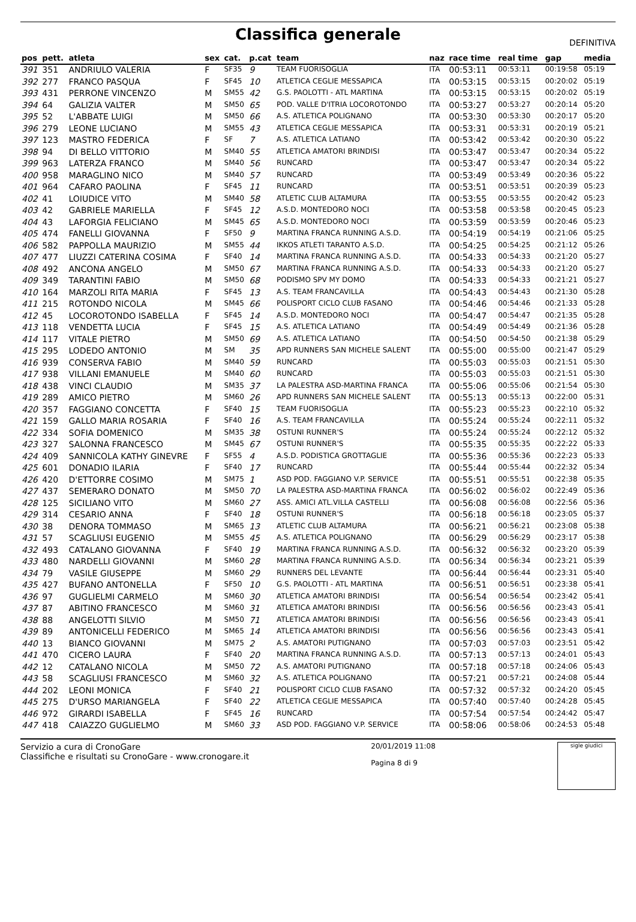Classifica generale
DEFINITIVA
| pos | pett. | atleta | sex | cat. | p.cat | team | naz | race time | real time | gap | media |
| --- | --- | --- | --- | --- | --- | --- | --- | --- | --- | --- | --- |
| 391 | 351 | ANDRIULO VALERIA | F | SF35 | 9 | TEAM FUORISOGLIA | ITA | 00:53:11 | 00:53:11 | 00:19:58 | 05:19 |
| 392 | 277 | FRANCO PASQUA | F | SF45 | 10 | ATLETICA CEGLIE MESSAPICA | ITA | 00:53:15 | 00:53:15 | 00:20:02 | 05:19 |
| 393 | 431 | PERRONE VINCENZO | M | SM55 | 42 | G.S. PAOLOTTI - ATL MARTINA | ITA | 00:53:15 | 00:53:15 | 00:20:02 | 05:19 |
| 394 | 64 | GALIZIA VALTER | M | SM50 | 65 | POD. VALLE D'ITRIA LOCOROTONDO | ITA | 00:53:27 | 00:53:27 | 00:20:14 | 05:20 |
| 395 | 52 | L'ABBATE LUIGI | M | SM50 | 66 | A.S. ATLETICA POLIGNANO | ITA | 00:53:30 | 00:53:30 | 00:20:17 | 05:20 |
| 396 | 279 | LEONE LUCIANO | M | SM55 | 43 | ATLETICA CEGLIE MESSAPICA | ITA | 00:53:31 | 00:53:31 | 00:20:19 | 05:21 |
| 397 | 123 | MASTRO FEDERICA | F | SF | 7 | A.S. ATLETICA LATIANO | ITA | 00:53:42 | 00:53:42 | 00:20:30 | 05:22 |
| 398 | 94 | DI BELLO VITTORIO | M | SM40 | 55 | ATLETICA AMATORI BRINDISI | ITA | 00:53:47 | 00:53:47 | 00:20:34 | 05:22 |
| 399 | 963 | LATERZA FRANCO | M | SM40 | 56 | RUNCARD | ITA | 00:53:47 | 00:53:47 | 00:20:34 | 05:22 |
| 400 | 958 | MARAGLINO NICO | M | SM40 | 57 | RUNCARD | ITA | 00:53:49 | 00:53:49 | 00:20:36 | 05:22 |
| 401 | 964 | CAFARO PAOLINA | F | SF45 | 11 | RUNCARD | ITA | 00:53:51 | 00:53:51 | 00:20:39 | 05:23 |
| 402 | 41 | LOIUDICE VITO | M | SM40 | 58 | ATLETIC CLUB ALTAMURA | ITA | 00:53:55 | 00:53:55 | 00:20:42 | 05:23 |
| 403 | 42 | GABRIELE MARIELLA | F | SF45 | 12 | A.S.D. MONTEDORO NOCI | ITA | 00:53:58 | 00:53:58 | 00:20:45 | 05:23 |
| 404 | 43 | LAFORGIA FELICIANO | M | SM45 | 65 | A.S.D. MONTEDORO NOCI | ITA | 00:53:59 | 00:53:59 | 00:20:46 | 05:23 |
| 405 | 474 | FANELLI GIOVANNA | F | SF50 | 9 | MARTINA FRANCA RUNNING A.S.D. | ITA | 00:54:19 | 00:54:19 | 00:21:06 | 05:25 |
| 406 | 582 | PAPPOLLA MAURIZIO | M | SM55 | 44 | IKKOS ATLETI TARANTO A.S.D. | ITA | 00:54:25 | 00:54:25 | 00:21:12 | 05:26 |
| 407 | 477 | LIUZZI CATERINA COSIMA | F | SF40 | 14 | MARTINA FRANCA RUNNING A.S.D. | ITA | 00:54:33 | 00:54:33 | 00:21:20 | 05:27 |
| 408 | 492 | ANCONA ANGELO | M | SM50 | 67 | MARTINA FRANCA RUNNING A.S.D. | ITA | 00:54:33 | 00:54:33 | 00:21:20 | 05:27 |
| 409 | 349 | TARANTINI FABIO | M | SM50 | 68 | PODISMO SPV MY DOMO | ITA | 00:54:33 | 00:54:33 | 00:21:21 | 05:27 |
| 410 | 164 | MARZOLI RITA MARIA | F | SF45 | 13 | A.S. TEAM FRANCAVILLA | ITA | 00:54:43 | 00:54:43 | 00:21:30 | 05:28 |
| 411 | 215 | ROTONDO NICOLA | M | SM45 | 66 | POLISPORT CICLO CLUB FASANO | ITA | 00:54:46 | 00:54:46 | 00:21:33 | 05:28 |
| 412 | 45 | LOCOROTONDO ISABELLA | F | SF45 | 14 | A.S.D. MONTEDORO NOCI | ITA | 00:54:47 | 00:54:47 | 00:21:35 | 05:28 |
| 413 | 118 | VENDETTA LUCIA | F | SF45 | 15 | A.S. ATLETICA LATIANO | ITA | 00:54:49 | 00:54:49 | 00:21:36 | 05:28 |
| 414 | 117 | VITALE PIETRO | M | SM50 | 69 | A.S. ATLETICA LATIANO | ITA | 00:54:50 | 00:54:50 | 00:21:38 | 05:29 |
| 415 | 295 | LODEDO ANTONIO | M | SM | 35 | APD RUNNERS SAN MICHELE SALENT | ITA | 00:55:00 | 00:55:00 | 00:21:47 | 05:29 |
| 416 | 939 | CONSERVA FABIO | M | SM40 | 59 | RUNCARD | ITA | 00:55:03 | 00:55:03 | 00:21:51 | 05:30 |
| 417 | 938 | VILLANI EMANUELE | M | SM40 | 60 | RUNCARD | ITA | 00:55:03 | 00:55:03 | 00:21:51 | 05:30 |
| 418 | 438 | VINCI CLAUDIO | M | SM35 | 37 | LA PALESTRA ASD-MARTINA FRANCA | ITA | 00:55:06 | 00:55:06 | 00:21:54 | 05:30 |
| 419 | 289 | AMICO PIETRO | M | SM60 | 26 | APD RUNNERS SAN MICHELE SALENT | ITA | 00:55:13 | 00:55:13 | 00:22:00 | 05:31 |
| 420 | 357 | FAGGIANO CONCETTA | F | SF40 | 15 | TEAM FUORISOGLIA | ITA | 00:55:23 | 00:55:23 | 00:22:10 | 05:32 |
| 421 | 159 | GALLO MARIA ROSARIA | F | SF40 | 16 | A.S. TEAM FRANCAVILLA | ITA | 00:55:24 | 00:55:24 | 00:22:11 | 05:32 |
| 422 | 334 | SOFIA DOMENICO | M | SM35 | 38 | OSTUNI RUNNER'S | ITA | 00:55:24 | 00:55:24 | 00:22:12 | 05:32 |
| 423 | 327 | SALONNA FRANCESCO | M | SM45 | 67 | OSTUNI RUNNER'S | ITA | 00:55:35 | 00:55:35 | 00:22:22 | 05:33 |
| 424 | 409 | SANNICOLA KATHY GINEVRE | F | SF55 | 4 | A.S.D. PODISTICA GROTTAGLIE | ITA | 00:55:36 | 00:55:36 | 00:22:23 | 05:33 |
| 425 | 601 | DONADIO ILARIA | F | SF40 | 17 | RUNCARD | ITA | 00:55:44 | 00:55:44 | 00:22:32 | 05:34 |
| 426 | 420 | D'ETTORRE COSIMO | M | SM75 | 1 | ASD POD. FAGGIANO V.P. SERVICE | ITA | 00:55:51 | 00:55:51 | 00:22:38 | 05:35 |
| 427 | 437 | SEMERARO DONATO | M | SM50 | 70 | LA PALESTRA ASD-MARTINA FRANCA | ITA | 00:56:02 | 00:56:02 | 00:22:49 | 05:36 |
| 428 | 125 | SICILIANO VITO | M | SM60 | 27 | ASS. AMICI ATL.VILLA CASTELLI | ITA | 00:56:08 | 00:56:08 | 00:22:56 | 05:36 |
| 429 | 314 | CESARIO ANNA | F | SF40 | 18 | OSTUNI RUNNER'S | ITA | 00:56:18 | 00:56:18 | 00:23:05 | 05:37 |
| 430 | 38 | DENORA TOMMASO | M | SM65 | 13 | ATLETIC CLUB ALTAMURA | ITA | 00:56:21 | 00:56:21 | 00:23:08 | 05:38 |
| 431 | 57 | SCAGLIUSI EUGENIO | M | SM55 | 45 | A.S. ATLETICA POLIGNANO | ITA | 00:56:29 | 00:56:29 | 00:23:17 | 05:38 |
| 432 | 493 | CATALANO GIOVANNA | F | SF40 | 19 | MARTINA FRANCA RUNNING A.S.D. | ITA | 00:56:32 | 00:56:32 | 00:23:20 | 05:39 |
| 433 | 480 | NARDELLI GIOVANNI | M | SM60 | 28 | MARTINA FRANCA RUNNING A.S.D. | ITA | 00:56:34 | 00:56:34 | 00:23:21 | 05:39 |
| 434 | 79 | VASILE GIUSEPPE | M | SM60 | 29 | RUNNERS DEL LEVANTE | ITA | 00:56:44 | 00:56:44 | 00:23:31 | 05:40 |
| 435 | 427 | BUFANO ANTONELLA | F | SF50 | 10 | G.S. PAOLOTTI - ATL MARTINA | ITA | 00:56:51 | 00:56:51 | 00:23:38 | 05:41 |
| 436 | 97 | GUGLIELMI CARMELO | M | SM60 | 30 | ATLETICA AMATORI BRINDISI | ITA | 00:56:54 | 00:56:54 | 00:23:42 | 05:41 |
| 437 | 87 | ABITINO FRANCESCO | M | SM60 | 31 | ATLETICA AMATORI BRINDISI | ITA | 00:56:56 | 00:56:56 | 00:23:43 | 05:41 |
| 438 | 88 | ANGELOTTI SILVIO | M | SM50 | 71 | ATLETICA AMATORI BRINDISI | ITA | 00:56:56 | 00:56:56 | 00:23:43 | 05:41 |
| 439 | 89 | ANTONICELLI FEDERICO | M | SM65 | 14 | ATLETICA AMATORI BRINDISI | ITA | 00:56:56 | 00:56:56 | 00:23:43 | 05:41 |
| 440 | 13 | BIANCO GIOVANNI | M | SM75 | 2 | A.S. AMATORI PUTIGNANO | ITA | 00:57:03 | 00:57:03 | 00:23:51 | 05:42 |
| 441 | 470 | CICERO LAURA | F | SF40 | 20 | MARTINA FRANCA RUNNING A.S.D. | ITA | 00:57:13 | 00:57:13 | 00:24:01 | 05:43 |
| 442 | 12 | CATALANO NICOLA | M | SM50 | 72 | A.S. AMATORI PUTIGNANO | ITA | 00:57:18 | 00:57:18 | 00:24:06 | 05:43 |
| 443 | 58 | SCAGLIUSI FRANCESCO | M | SM60 | 32 | A.S. ATLETICA POLIGNANO | ITA | 00:57:21 | 00:57:21 | 00:24:08 | 05:44 |
| 444 | 202 | LEONI MONICA | F | SF40 | 21 | POLISPORT CICLO CLUB FASANO | ITA | 00:57:32 | 00:57:32 | 00:24:20 | 05:45 |
| 445 | 275 | D'URSO MARIANGELA | F | SF40 | 22 | ATLETICA CEGLIE MESSAPICA | ITA | 00:57:40 | 00:57:40 | 00:24:28 | 05:45 |
| 446 | 972 | GIRARDI ISABELLA | F | SF45 | 16 | RUNCARD | ITA | 00:57:54 | 00:57:54 | 00:24:42 | 05:47 |
| 447 | 418 | CAIAZZO GUGLIELMO | M | SM60 | 33 | ASD POD. FAGGIANO V.P. SERVICE | ITA | 00:58:06 | 00:58:06 | 00:24:53 | 05:48 |
Servizio a cura di CronoGare
Classifiche e risultati su CronoGare - www.cronogare.it
20/01/2019 11:08
Pagina 8 di 9
sigle giudici